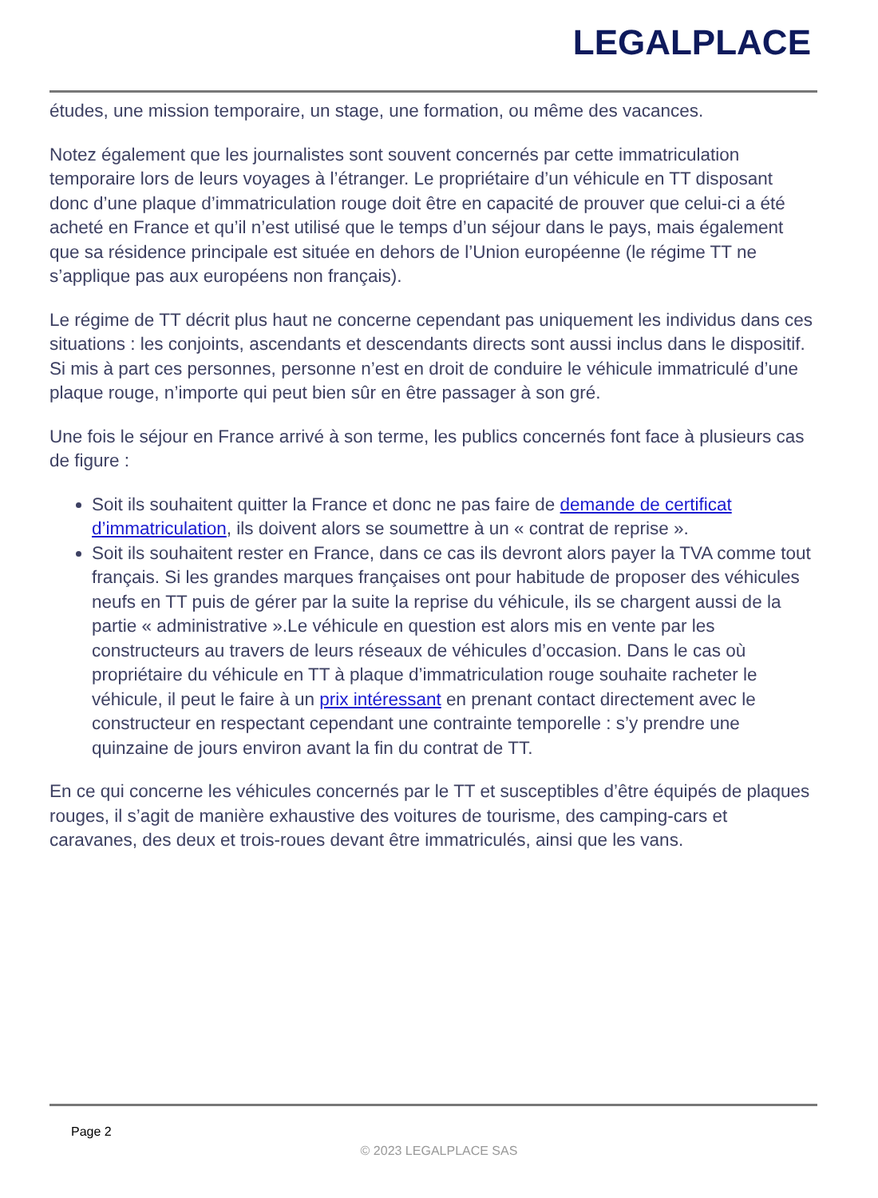LEGALPLACE
études, une mission temporaire, un stage, une formation, ou même des vacances.
Notez également que les journalistes sont souvent concernés par cette immatriculation temporaire lors de leurs voyages à l’étranger. Le propriétaire d’un véhicule en TT disposant donc d’une plaque d’immatriculation rouge doit être en capacité de prouver que celui-ci a été acheté en France et qu’il n’est utilisé que le temps d’un séjour dans le pays, mais également que sa résidence principale est située en dehors de l’Union européenne (le régime TT ne s’applique pas aux européens non français).
Le régime de TT décrit plus haut ne concerne cependant pas uniquement les individus dans ces situations : les conjoints, ascendants et descendants directs sont aussi inclus dans le dispositif. Si mis à part ces personnes, personne n’est en droit de conduire le véhicule immatriculé d’une plaque rouge, n’importe qui peut bien sûr en être passager à son gré.
Une fois le séjour en France arrivé à son terme, les publics concernés font face à plusieurs cas de figure :
Soit ils souhaitent quitter la France et donc ne pas faire de demande de certificat d’immatriculation, ils doivent alors se soumettre à un « contrat de reprise ».
Soit ils souhaitent rester en France, dans ce cas ils devront alors payer la TVA comme tout français. Si les grandes marques françaises ont pour habitude de proposer des véhicules neufs en TT puis de gérer par la suite la reprise du véhicule, ils se chargent aussi de la partie « administrative ».Le véhicule en question est alors mis en vente par les constructeurs au travers de leurs réseaux de véhicules d’occasion. Dans le cas où propriétaire du véhicule en TT à plaque d’immatriculation rouge souhaite racheter le véhicule, il peut le faire à un prix intéressant en prenant contact directement avec le constructeur en respectant cependant une contrainte temporelle : s’y prendre une quinzaine de jours environ avant la fin du contrat de TT.
En ce qui concerne les véhicules concernés par le TT et susceptibles d’être équipés de plaques rouges, il s’agit de manière exhaustive des voitures de tourisme, des camping-cars et caravanes, des deux et trois-roues devant être immatriculés, ainsi que les vans.
Page 2
© 2023 LEGALPLACE SAS